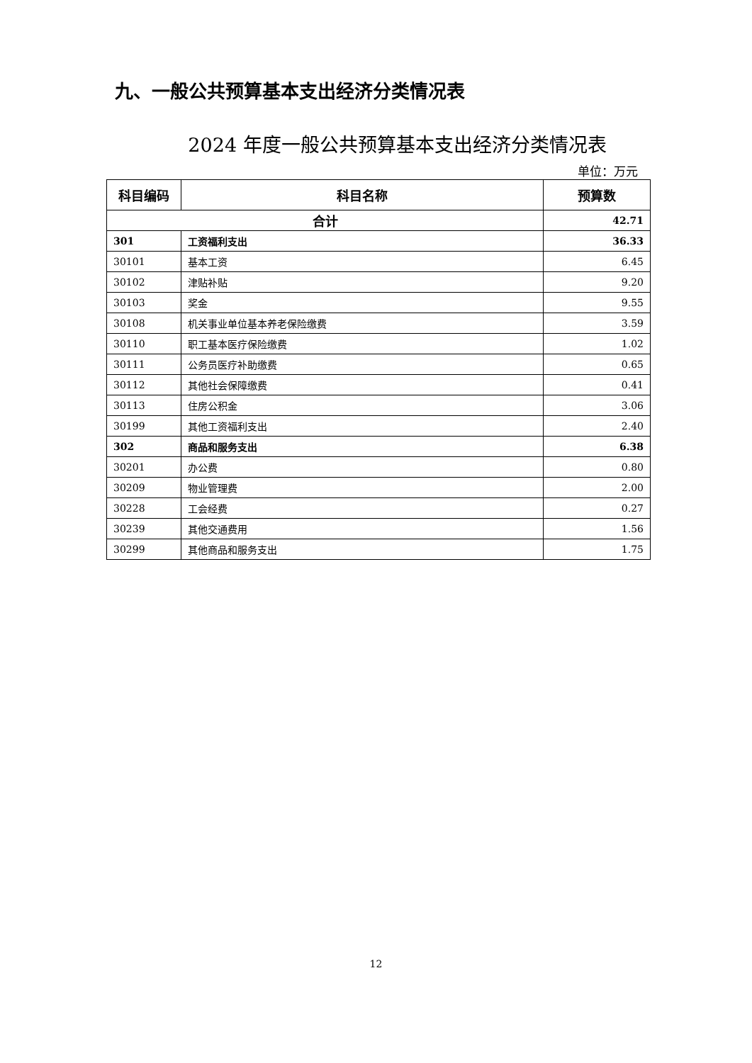九、一般公共预算基本支出经济分类情况表
2024 年度一般公共预算基本支出经济分类情况表
单位：万元
| 科目编码 | 科目名称 | 预算数 |
| --- | --- | --- |
| 合计 | | 42.71 |
| 301 | 工资福利支出 | 36.33 |
| 30101 | 基本工资 | 6.45 |
| 30102 | 津贴补贴 | 9.20 |
| 30103 | 奖金 | 9.55 |
| 30108 | 机关事业单位基本养老保险缴费 | 3.59 |
| 30110 | 职工基本医疗保险缴费 | 1.02 |
| 30111 | 公务员医疗补助缴费 | 0.65 |
| 30112 | 其他社会保障缴费 | 0.41 |
| 30113 | 住房公积金 | 3.06 |
| 30199 | 其他工资福利支出 | 2.40 |
| 302 | 商品和服务支出 | 6.38 |
| 30201 | 办公费 | 0.80 |
| 30209 | 物业管理费 | 2.00 |
| 30228 | 工会经费 | 0.27 |
| 30239 | 其他交通费用 | 1.56 |
| 30299 | 其他商品和服务支出 | 1.75 |
12